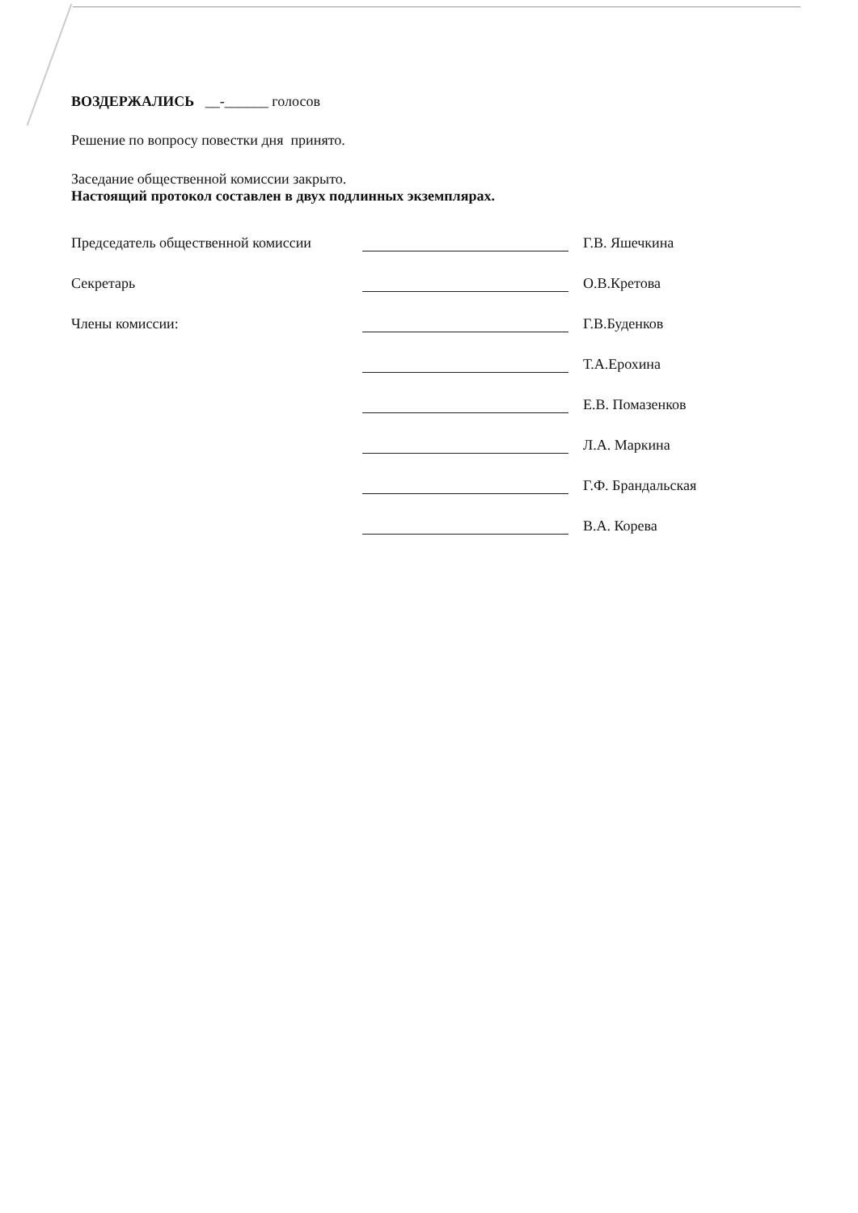ВОЗДЕРЖАЛИСЬ __-______ голосов
Решение по вопросу повестки дня принято.
Заседание общественной комиссии закрыто.
Настоящий протокол составлен в двух подлинных экземплярах.
Председатель общественной комиссии
Г.В. Яшечкина
Секретарь
О.В.Кретова
Члены комиссии:
Г.В.Буденков
Т.А.Ерохина
Е.В. Помазенков
Л.А. Маркина
Г.Ф. Брандальская
В.А. Корева